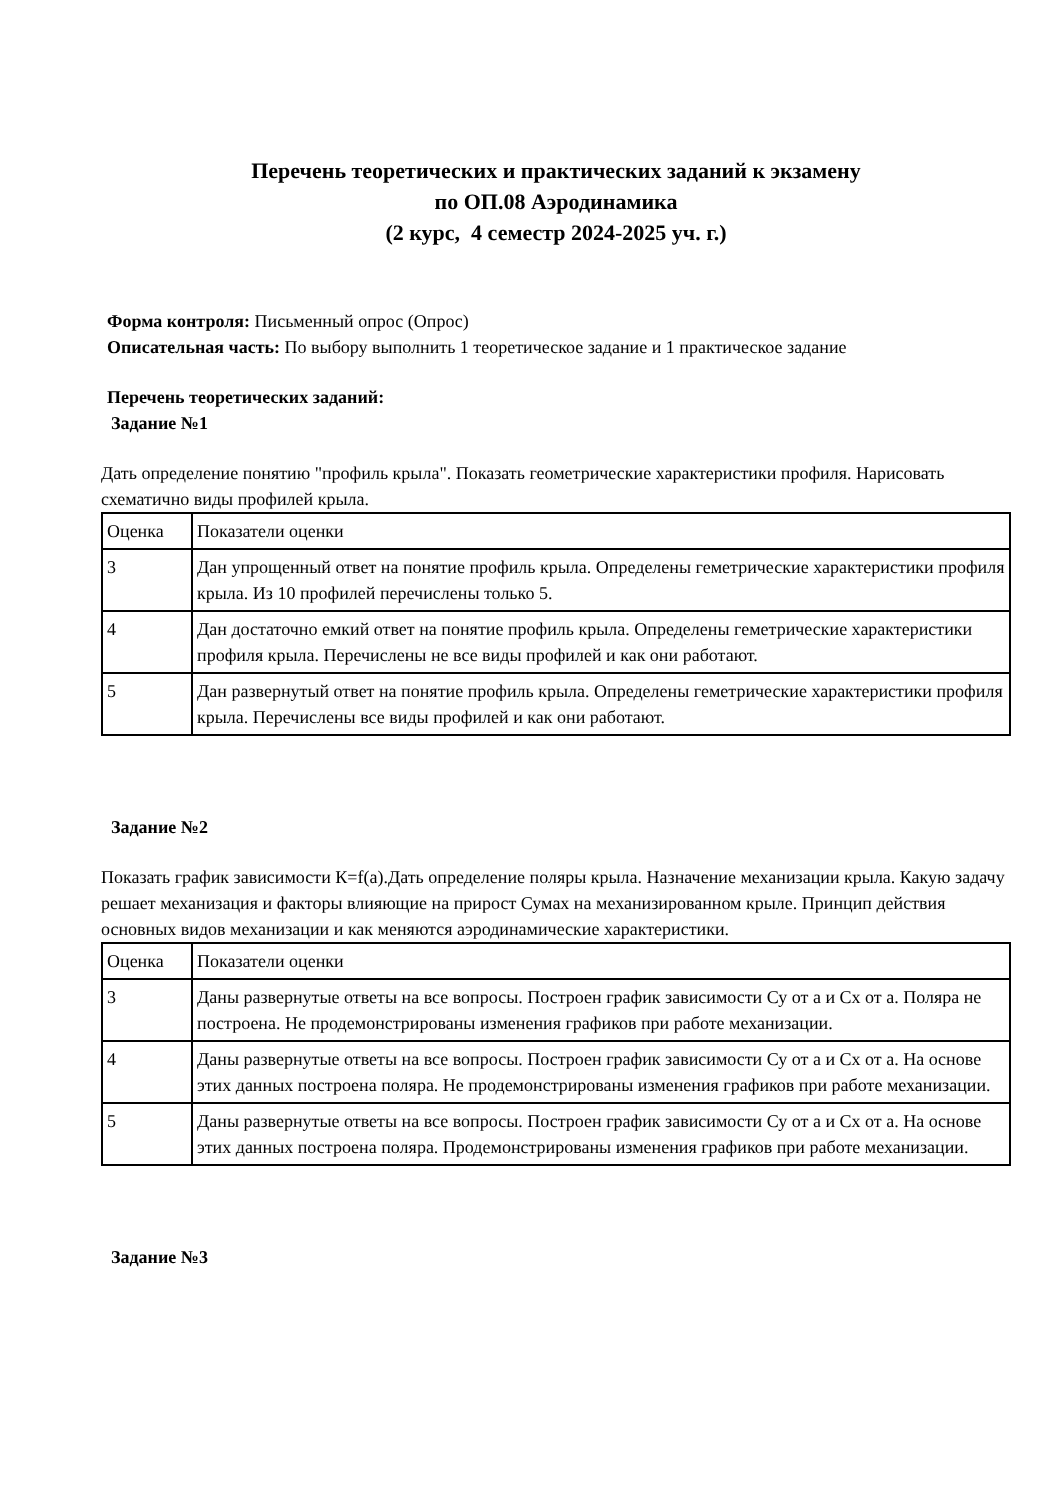Перечень теоретических и практических заданий к экзамену
по ОП.08 Аэродинамика
(2 курс, 4 семестр 2024-2025 уч. г.)
Форма контроля: Письменный опрос (Опрос)
Описательная часть: По выбору выполнить 1 теоретическое задание и 1 практическое задание
Перечень теоретических заданий:
Задание №1
Дать определение понятию "профиль крыла". Показать геометрические характеристики профиля. Нарисовать схематично виды профилей крыла.
| Оценка | Показатели оценки |
| 3 | Дан упрощенный ответ на понятие профиль крыла. Определены гемeтрические характеристики профиля крыла. Из 10 профилей перечислены только 5. |
| 4 | Дан достаточно емкий ответ на понятие профиль крыла. Определены гемeтрические характеристики профиля крыла. Перечислены не все виды профилей и как они работают. |
| 5 | Дан развернутый ответ на понятие профиль крыла. Определены гемeтрические характеристики профиля крыла. Перечислены все виды профилей и как они работают. |
Задание №2
Показать график зависимости К=f(a).Дать определение поляры крыла. Назначение механизации крыла. Какую задачу решает механизация и факторы влияющие на прирост Сумах на механизированном крыле. Принцип действия основных видов механизации и как меняются аэродинамические характеристики.
| Оценка | Показатели оценки |
| 3 | Даны развернутые ответы на все вопросы. Построен график зависимости Су от а и Сх от а. Поляра не построена. Не продемонстрированы изменения графиков при работе механизации. |
| 4 | Даны развернутые ответы на все вопросы. Построен график зависимости Су от а и Сх от а. На основе этих данных построена поляра. Не продемонстрированы изменения графиков при работе механизации. |
| 5 | Даны развернутые ответы на все вопросы. Построен график зависимости Су от а и Сх от а. На основе этих данных построена поляра. Продемонстрированы изменения графиков при работе механизации. |
Задание №3